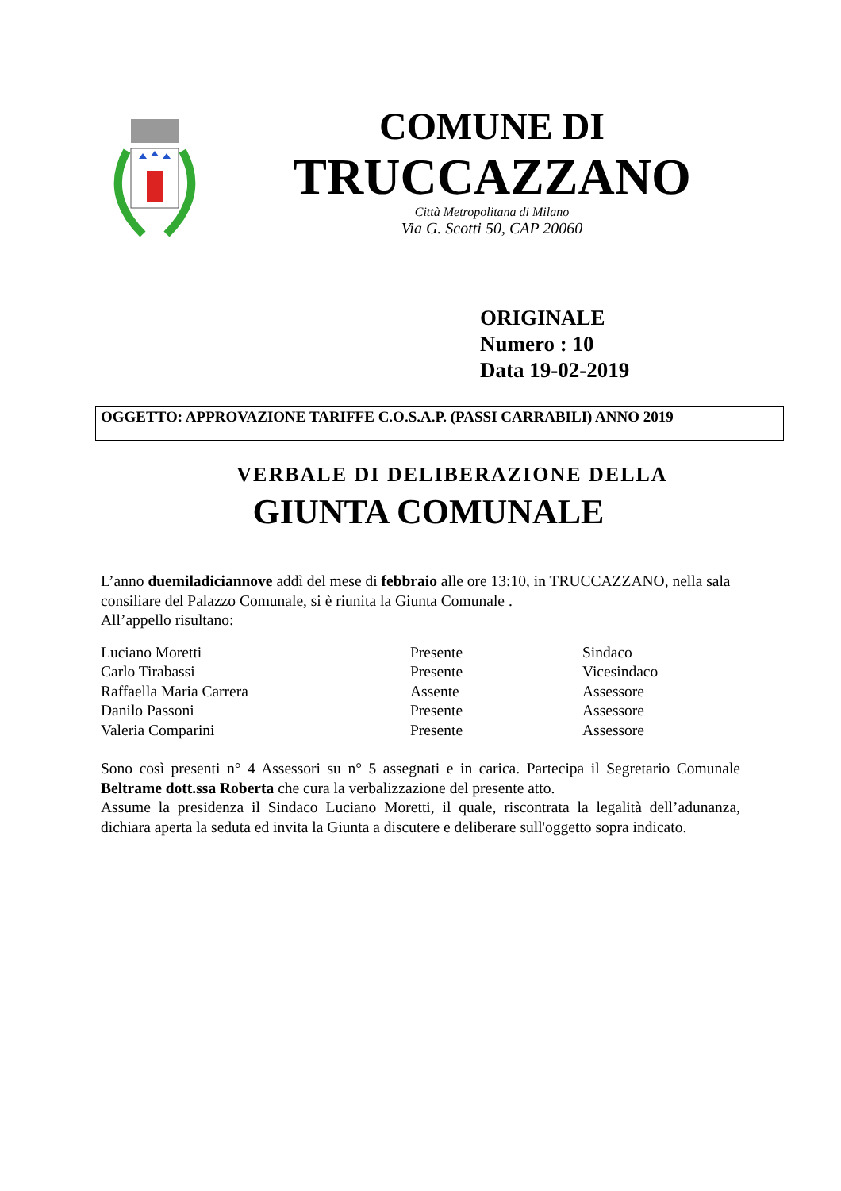COMUNE DI
TRUCCAZZANO
Città Metropolitana di Milano
Via G. Scotti 50, CAP 20060
ORIGINALE
Numero : 10
Data 19-02-2019
OGGETTO: APPROVAZIONE TARIFFE C.O.S.A.P. (PASSI CARRABILI) ANNO 2019
VERBALE DI DELIBERAZIONE DELLA
GIUNTA COMUNALE
L’anno duemiladiciannove addì del mese di febbraio alle ore 13:10, in TRUCCAZZANO, nella sala consiliare del Palazzo Comunale, si è riunita la Giunta Comunale .
All’appello risultano:
| Luciano Moretti | Presente | Sindaco |
| Carlo Tirabassi | Presente | Vicesindaco |
| Raffaella Maria Carrera | Assente | Assessore |
| Danilo Passoni | Presente | Assessore |
| Valeria Comparini | Presente | Assessore |
Sono così presenti n° 4 Assessori su n° 5 assegnati e in carica. Partecipa il Segretario Comunale Beltrame dott.ssa Roberta che cura la verbalizzazione del presente atto.
Assume la presidenza il Sindaco Luciano Moretti, il quale, riscontrata la legalità dell’adunanza, dichiara aperta la seduta ed invita la Giunta a discutere e deliberare sull'oggetto sopra indicato.